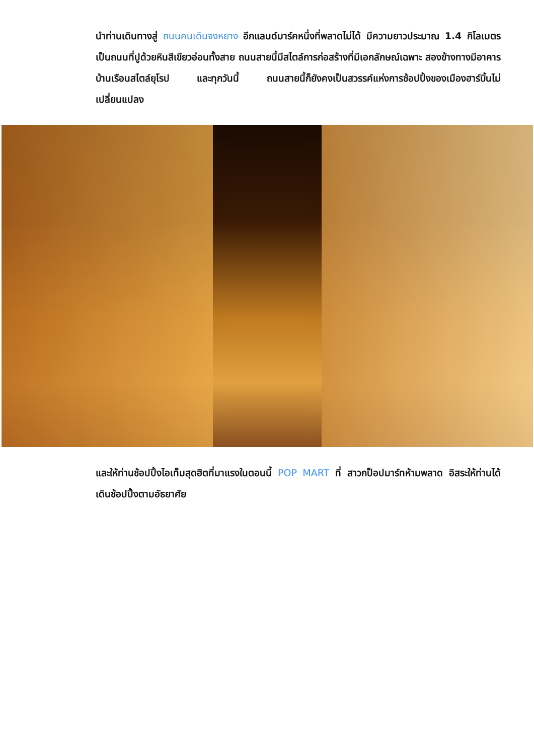นำท่านเดินทางสู่ ถนนคนเดินจงหยาง อีกแลนด์มาร์คหนึ่งที่พลาดไม่ได้ มีความยาวประมาณ 1.4 กิโลเมตร เป็นถนนที่ปูด้วยหินสีเขียวอ่อนทั้งสาย ถนนสายนี้มีสไตล์การก่อสร้างที่มีเอกลักษณ์เฉพาะ สองข้างทางมีอาคารบ้านเรือนสไตล์ยุโรป และทุกวันนี้ ถนนสายนี้ก็ยังคงเป็นสวรรค์แห่งการช้อปปิ้งของเมืองฮาร์บิ้นไม่เปลี่ยนแปลง
และให้ท่านช้อปปิ้งไอเท็มสุดฮิตที่มาแรงในตอนนี้ POP MART ที่ สาวกป็อปมาร์ทห้ามพลาด อิสระให้ท่านได้เดินช้อปปิ้งตามอัธยาศัย